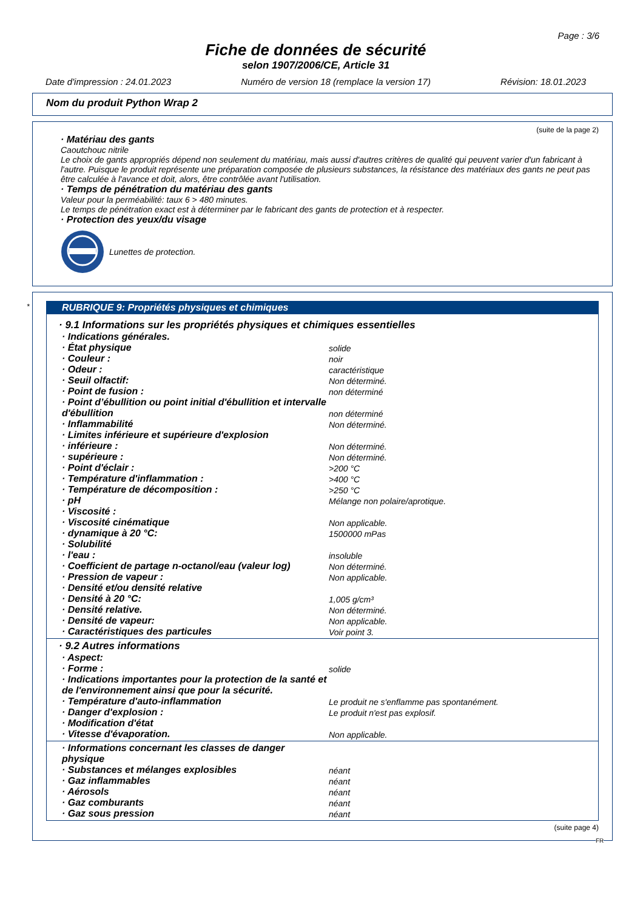Page : 3/6
Fiche de données de sécurité
selon 1907/2006/CE, Article 31
Date d'impression : 24.01.2023 Numéro de version 18 (remplace la version 17) Révision: 18.01.2023
Nom du produit Python Wrap 2
(suite de la page 2)
· Matériau des gants
Caoutchouc nitrile
Le choix de gants appropriés dépend non seulement du matériau, mais aussi d'autres critères de qualité qui peuvent varier d'un fabricant à l'autre. Puisque le produit représente une préparation composée de plusieurs substances, la résistance des matériaux des gants ne peut pas être calculée à l'avance et doit, alors, être contrôlée avant l'utilisation.
· Temps de pénétration du matériau des gants
Valeur pour la perméabilité: taux 6 > 480 minutes.
Le temps de pénétration exact est à déterminer par le fabricant des gants de protection et à respecter.
· Protection des yeux/du visage
Lunettes de protection.
*
RUBRIQUE 9: Propriétés physiques et chimiques
· 9.1 Informations sur les propriétés physiques et chimiques essentielles
| · Indications générales. | |
| · État physique | solide |
| · Couleur : | noir |
| · Odeur : | caractéristique |
| · Seuil olfactif: | Non déterminé. |
| · Point de fusion : | non déterminé |
| · Point d’ébullition ou point initial d'ébullition et intervalle d'ébullition | non déterminé |
| · Inflammabilité | Non déterminé. |
| · Limites inférieure et supérieure d'explosion | |
| · inférieure : | Non déterminé. |
| · supérieure : | Non déterminé. |
| · Point d'éclair : | >200 °C |
| · Température d'inflammation : | >400 °C |
| · Température de décomposition : | >250 °C |
| · pH | Mélange non polaire/aprotique. |
| · Viscosité : | |
| · Viscosité cinématique | Non applicable. |
| · dynamique à 20 °C: | 1500000 mPas |
| · Solubilité | |
| · l'eau : | insoluble |
| · Coefficient de partage n-octanol/eau (valeur log) | Non déterminé. |
| · Pression de vapeur : | Non applicable. |
| · Densité et/ou densité relative | |
| · Densité à 20 °C: | 1,005 g/cm³ |
| · Densité relative. | Non déterminé. |
| · Densité de vapeur: | Non applicable. |
| · Caractéristiques des particules | Voir point 3. |
· 9.2 Autres informations
| · Aspect: | |
| · Forme : | solide |
| · Indications importantes pour la protection de la santé et de l'environnement ainsi que pour la sécurité. | |
| · Température d'auto-inflammation | Le produit ne s'enflamme pas spontanément. |
| · Danger d'explosion : | Le produit n'est pas explosif. |
| · Modification d'état | |
| · Vitesse d'évaporation. | Non applicable. |
| · Informations concernant les classes de danger physique | |
| · Substances et mélanges explosibles | néant |
| · Gaz inflammables | néant |
| · Aérosols | néant |
| · Gaz comburants | néant |
| · Gaz sous pression | néant |
(suite page 4)
FR